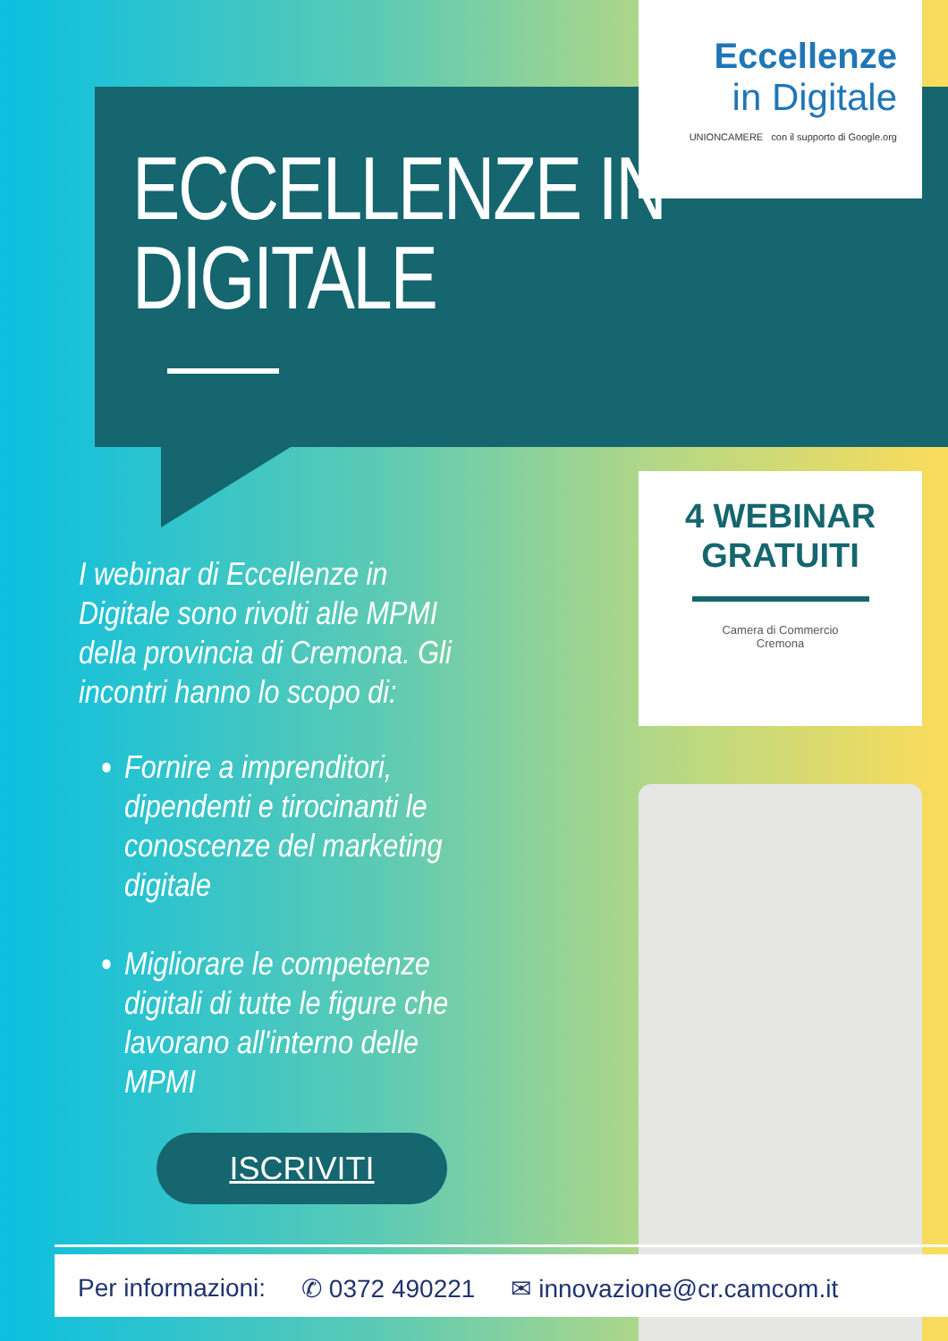ECCELLENZE IN
DIGITALE
Eccellenze
in Digitale
UNIONCAMERE con il supporto di Google.org
4 WEBINAR
GRATUITI
Camera di Commercio
Cremona
I webinar di Eccellenze in Digitale sono rivolti alle MPMI della provincia di Cremona. Gli incontri hanno lo scopo di:
Fornire a imprenditori, dipendenti e tirocinanti le conoscenze del marketing digitale
Migliorare le competenze digitali di tutte le figure che lavorano all'interno delle MPMI
ISCRIVITI
Per informazioni: ✆ 0372 490221 ✉ innovazione@cr.camcom.it